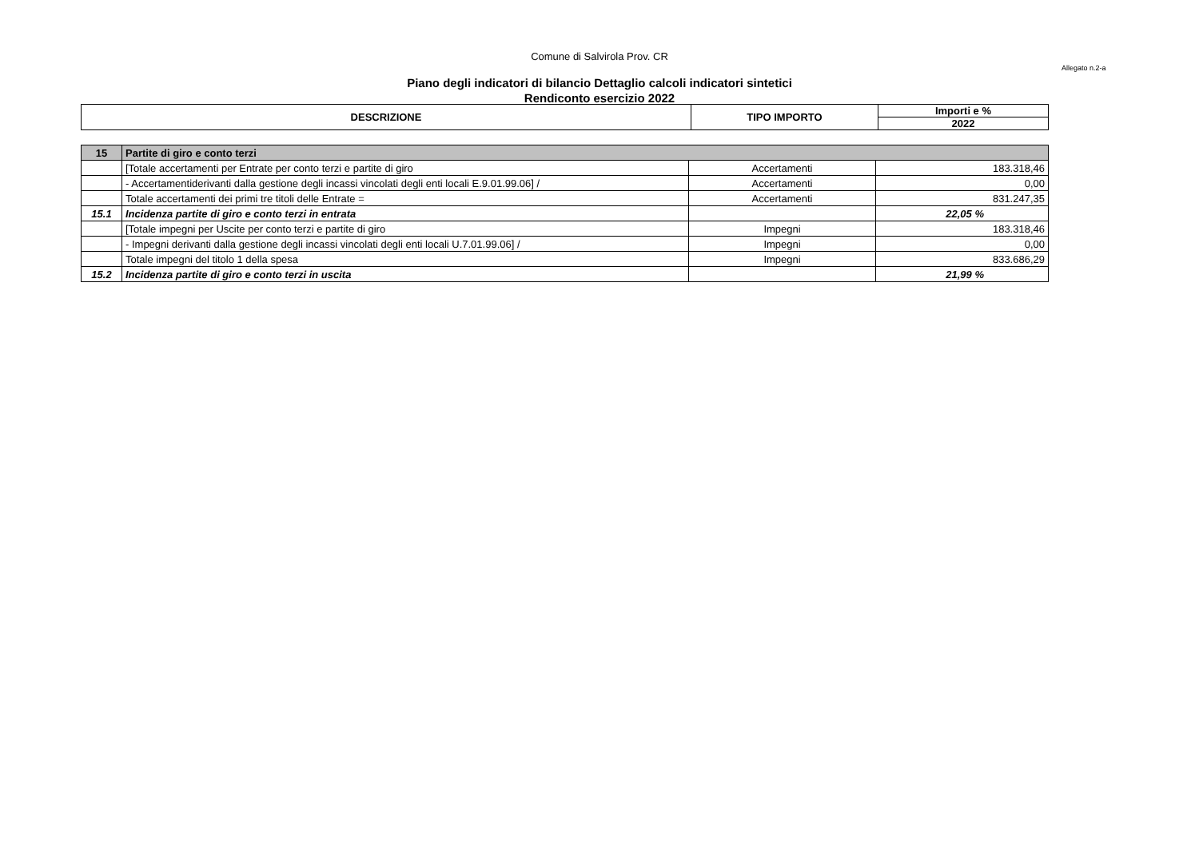Comune di Salvirola Prov. CR
Allegato n.2-a
Piano degli indicatori di bilancio Dettaglio calcoli indicatori sintetici
Rendiconto esercizio 2022
| DESCRIZIONE | TIPO IMPORTO | Importi e % |
| --- | --- | --- |
| | | 2022 |
| 15 | Partite di giro e conto terzi | | |
| | [Totale accertamenti per Entrate per conto terzi e partite di giro | Accertamenti | 183.318,46 |
| | - Accertamentiderivanti dalla gestione degli incassi vincolati degli enti locali E.9.01.99.06] / | Accertamenti | 0,00 |
| | Totale accertamenti dei primi tre titoli delle Entrate = | Accertamenti | 831.247,35 |
| 15.1 | Incidenza partite di giro e conto terzi in entrata | | 22,05 % |
| | [Totale impegni per Uscite per conto terzi e partite di giro | Impegni | 183.318,46 |
| | - Impegni derivanti dalla gestione degli incassi vincolati degli enti locali U.7.01.99.06] / | Impegni | 0,00 |
| | Totale impegni del titolo 1 della spesa | Impegni | 833.686,29 |
| 15.2 | Incidenza partite di giro e conto terzi in uscita | | 21,99 % |